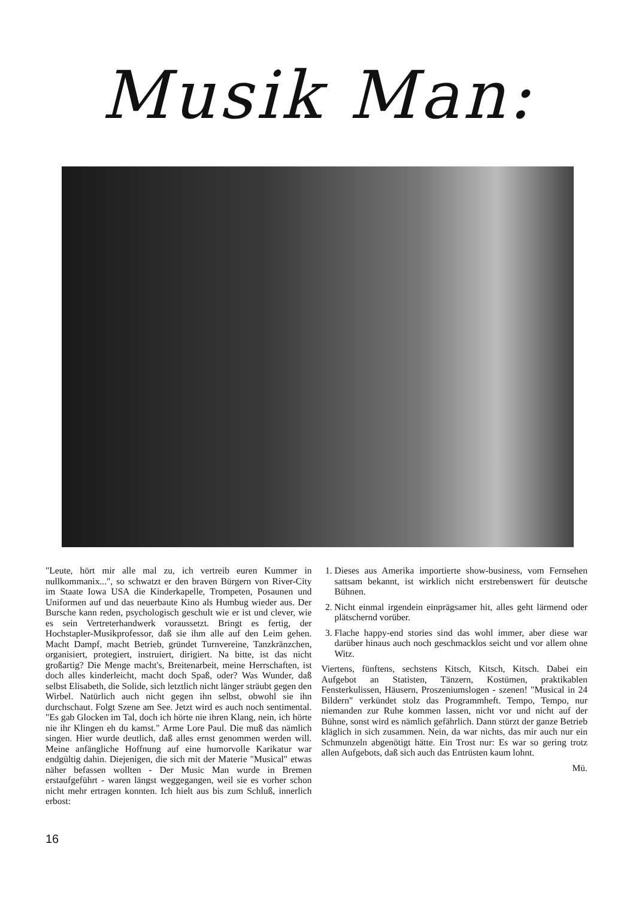Musik Man:
"Leute, hört mir alle mal zu, ich vertreib euren Kummer in nullkommanix...", so schwatzt er den braven Bürgern von River-City im Staate Iowa USA die Kinderkapelle, Trompeten, Posaunen und Uniformen auf und das neuerbaute Kino als Humbug wieder aus. Der Bursche kann reden, psychologisch geschult wie er ist und clever, wie es sein Vertreterhandwerk voraussetzt. Bringt es fertig, der Hochstapler-Musikprofessor, daß sie ihm alle auf den Leim gehen. Macht Dampf, macht Betrieb, gründet Turnvereine, Tanzkränzchen, organisiert, protegiert, instruiert, dirigiert. Na bitte, ist das nicht großartig? Die Menge macht's, Breitenarbeit, meine Herrschaften, ist doch alles kinderleicht, macht doch Spaß, oder? Was Wunder, daß selbst Elisabeth, die Solide, sich letztlich nicht länger sträubt gegen den Wirbel. Natürlich auch nicht gegen ihn selbst, obwohl sie ihn durchschaut. Folgt Szene am See. Jetzt wird es auch noch sentimental. "Es gab Glocken im Tal, doch ich hörte nie ihren Klang, nein, ich hörte nie ihr Klingen eh du kamst." Arme Lore Paul. Die muß das nämlich singen. Hier wurde deutlich, daß alles ernst genommen werden will. Meine anfängliche Hoffnung auf eine humorvolle Karikatur war endgültig dahin. Diejenigen, die sich mit der Materie "Musical" etwas näher befassen wollten - Der Music Man wurde in Bremen erstaufgeführt - waren längst weggegangen, weil sie es vorher schon nicht mehr ertragen konnten. Ich hielt aus bis zum Schluß, innerlich erbost:
1. Dieses aus Amerika importierte show-business, vom Fernsehen sattsam bekannt, ist wirklich nicht erstrebenswert für deutsche Bühnen.
2. Nicht einmal irgendein einprägsamer hit, alles geht lärmend oder plätschernd vorüber.
3. Flache happy-end stories sind das wohl immer, aber diese war darüber hinaus auch noch geschmacklos seicht und vor allem ohne Witz.
Viertens, fünftens, sechstens Kitsch, Kitsch, Kitsch. Dabei ein Aufgebot an Statisten, Tänzern, Kostümen, praktikablen Fensterkulissen, Häusern, Proszeniumslogen - szenen! "Musical in 24 Bildern" verkündet stolz das Programmheft. Tempo, Tempo, nur niemanden zur Ruhe kommen lassen, nicht vor und nicht auf der Bühne, sonst wird es nämlich gefährlich. Dann stürzt der ganze Betrieb kläglich in sich zusammen. Nein, da war nichts, das mir auch nur ein Schmunzeln abgenötigt hätte. Ein Trost nur: Es war so gering trotz allen Aufgebots, daß sich auch das Entrüsten kaum lohnt.
Mü.
16